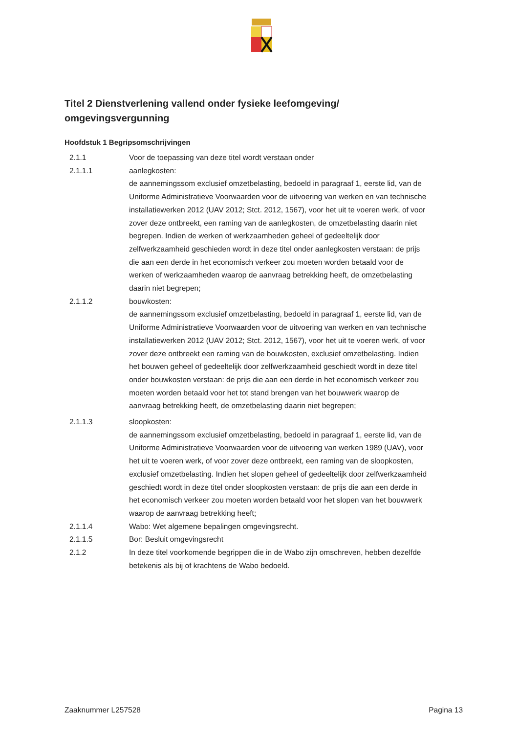Titel 2 Dienstverlening vallend onder fysieke leefomgeving/ omgevingsvergunning
Hoofdstuk 1 Begripsomschrijvingen
2.1.1 Voor de toepassing van deze titel wordt verstaan onder
2.1.1.1 aanlegkosten:
de aannemingssom exclusief omzetbelasting, bedoeld in paragraaf 1, eerste lid, van de Uniforme Administratieve Voorwaarden voor de uitvoering van werken en van technische installatiewerken 2012 (UAV 2012; Stct. 2012, 1567), voor het uit te voeren werk, of voor zover deze ontbreekt, een raming van de aanlegkosten, de omzetbelasting daarin niet begrepen. Indien de werken of werkzaamheden geheel of gedeeltelijk door zelfwerkzaamheid geschieden wordt in deze titel onder aanlegkosten verstaan: de prijs die aan een derde in het economisch verkeer zou moeten worden betaald voor de werken of werkzaamheden waarop de aanvraag betrekking heeft, de omzetbelasting daarin niet begrepen;
2.1.1.2 bouwkosten:
de aannemingssom exclusief omzetbelasting, bedoeld in paragraaf 1, eerste lid, van de Uniforme Administratieve Voorwaarden voor de uitvoering van werken en van technische installatiewerken 2012 (UAV 2012; Stct. 2012, 1567), voor het uit te voeren werk, of voor zover deze ontbreekt een raming van de bouwkosten, exclusief omzetbelasting. Indien het bouwen geheel of gedeeltelijk door zelfwerkzaamheid geschiedt wordt in deze titel onder bouwkosten verstaan: de prijs die aan een derde in het economisch verkeer zou moeten worden betaald voor het tot stand brengen van het bouwwerk waarop de aanvraag betrekking heeft, de omzetbelasting daarin niet begrepen;
2.1.1.3 sloopkosten:
de aannemingssom exclusief omzetbelasting, bedoeld in paragraaf 1, eerste lid, van de Uniforme Administratieve Voorwaarden voor de uitvoering van werken 1989 (UAV), voor het uit te voeren werk, of voor zover deze ontbreekt, een raming van de sloopkosten, exclusief omzetbelasting. Indien het slopen geheel of gedeeltelijk door zelfwerkzaamheid geschiedt wordt in deze titel onder sloopkosten verstaan: de prijs die aan een derde in het economisch verkeer zou moeten worden betaald voor het slopen van het bouwwerk waarop de aanvraag betrekking heeft;
2.1.1.4 Wabo: Wet algemene bepalingen omgevingsrecht.
2.1.1.5 Bor: Besluit omgevingsrecht
2.1.2 In deze titel voorkomende begrippen die in de Wabo zijn omschreven, hebben dezelfde betekenis als bij of krachtens de Wabo bedoeld.
Zaaknummer L257528 Pagina 13